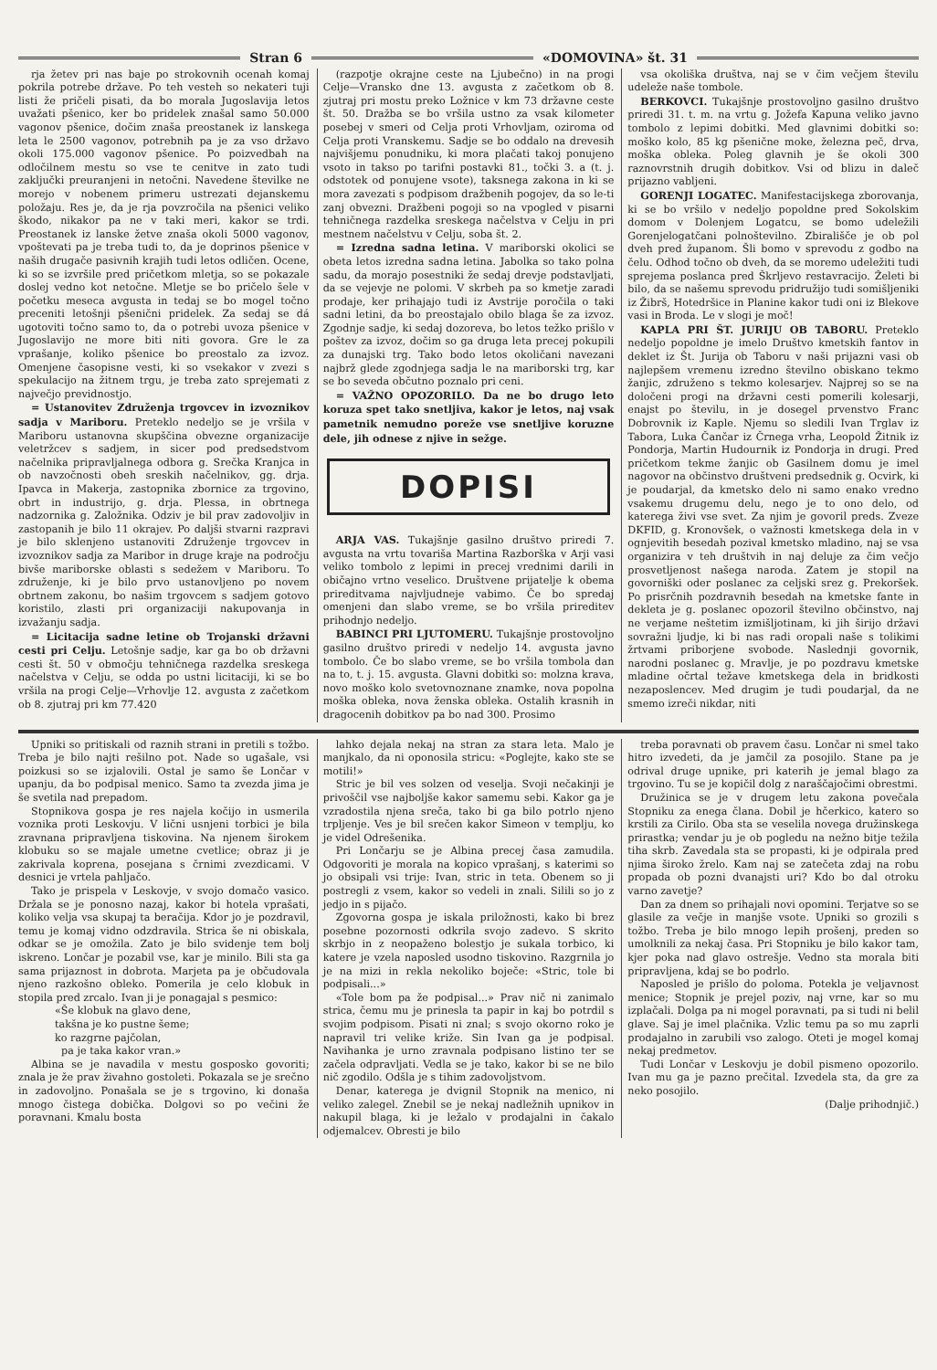Stran 6 «DOMOVINA» št. 31
rja žetev pri nas baje po strokovnih ocenah komaj pokrila potrebe države. Po teh vesteh so nekateri tuji listi že pričeli pisati, da bo morala Jugoslavija letos uvažati pšenico, ker bo pridelek znašal samo 50.000 vagonov pšenice, dočim znaša preostanek iz lanskega leta le 2500 vagonov, potrebnih pa je za vso državo okoli 175.000 vagonov pšenice. Po poizvedbah na odločilnem mestu so vse te cenitve in zato tudi zaključki preuranjeni in netočni. Navedene številke ne morejo v nobenem primeru ustrezati dejanskemu položaju. Res je, da je rja povzročila na pšenici veliko škodo, nikakor pa ne v taki meri, kakor se trdi. Preostanek iz lanske žetve znaša okoli 5000 vagonov, vpoštevati pa je treba tudi to, da je doprinos pšenice v naših drugače pasivnih krajih tudi letos odličen. Ocene, ki so se izvršile pred pričetkom mletja, so se pokazale doslej vedno kot netočne. Mletje se bo pričelo šele v početku meseca avgusta in tedaj se bo mogel točno preceniti letošnji pšenični pridelek. Za sedaj se dá ugotoviti točno samo to, da o potrebi uvoza pšenice v Jugoslavijo ne more biti niti govora. Gre le za vprašanje, koliko pšenice bo preostalo za izvoz. Omenjene časopisne vesti, ki so vsekakor v zvezi s spekulacijo na žitnem trgu, je treba zato sprejemati z največjo previdnostjo.
= Ustanovitev Združenja trgovcev in izvoznikov sadja v Mariboru. Preteklo nedeljo se je vršila v Mariboru ustanovna skupščina obvezne organizacije veletržcev s sadjem, in sicer pod predsedstvom načelnika pripravljalnega odbora g. Srečka Kranjca in ob navzočnosti obeh sreskih načelnikov, gg. drja. Ipavca in Makerja, zastopnika zbornice za trgovino, obrt in industrijo, g. drja. Plessa, in obrtnega nadzornika g. Založnika. Odziv je bil prav zadovoljiv in zastopanih je bilo 11 okrajev. Po daljši stvarni razpravi je bilo sklenjeno ustanoviti Združenje trgovcev in izvoznikov sadja za Maribor in druge kraje na področju bivše mariborske oblasti s sedežem v Mariboru. To združenje, ki je bilo prvo ustanovljeno po novem obrtnem zakonu, bo našim trgovcem s sadjem gotovo koristilo, zlasti pri organizaciji nakupovanja in izvažanju sadja.
= Licitacija sadne letine ob Trojanski državni cesti pri Celju. Letošnje sadje, kar ga bo ob državni cesti št. 50 v območju tehničnega razdelka sreskega načelstva v Celju, se odda po ustni licitaciji, ki se bo vršila na progi Celje—Vrhovlje 12. avgusta z začetkom ob 8. zjutraj pri km 77.420
(razpotje okrajne ceste na Ljubečno) in na progi Celje—Vransko dne 13. avgusta z začetkom ob 8. zjutraj pri mostu preko Ložnice v km 73 državne ceste št. 50. Dražba se bo vršila ustno za vsak kilometer posebej v smeri od Celja proti Vrhovljam, oziroma od Celja proti Vranskemu. Sadje se bo oddalo na drevesih najvišjemu ponudniku, ki mora plačati takoj ponujeno vsoto in takso po tarifni postavki 81., točki 3. a (t. j. odstotek od ponujene vsote), taksnega zakona in ki se mora zavezati s podpisom dražbenih pogojev, da so le-ti zanj obvezni. Dražbeni pogoji so na vpogled v pisarni tehničnega razdelka sreskega načelstva v Celju in pri mestnem načelstvu v Celju, soba št. 2.
= Izredna sadna letina. V mariborski okolici se obeta letos izredna sadna letina. Jabolka so tako polna sadu, da morajo posestniki že sedaj drevje podstavljati, da se vejevje ne polomi. V skrbeh pa so kmetje zaradi prodaje, ker prihajajo tudi iz Avstrije poročila o taki sadni letini, da bo preostajalo obilo blaga še za izvoz. Zgodnje sadje, ki sedaj dozoreva, bo letos težko prišlo v poštev za izvoz, dočim so ga druga leta precej pokupili za dunajski trg. Tako bodo letos okoličani navezani najbrž glede zgodnjega sadja le na mariborski trg, kar se bo seveda občutno poznalo pri ceni.
= VAŽNO OPOZORILO. Da ne bo drugo leto koruza spet tako snetljiva, kakor je letos, naj vsak pametnik nemudno poreže vse snetljive koruzne dele, jih odnese z njive in sežge.
DOPISI
ARJA VAS. Tukajšnje gasilno društvo priredi 7. avgusta na vrtu tovariša Martina Razborška v Arji vasi veliko tombolo z lepimi in precej vrednimi darili in običajno vrtno veselico. Društvene prijatelje k obema prireditvama najvljudneje vabimo. Če bo spredaj omenjeni dan slabo vreme, se bo vršila prireditev prihodnjo nedeljo.
BABINCI PRI LJUTOMERU. Tukajšnje prostovoljno gasilno društvo priredi v nedeljo 14. avgusta javno tombolo. Če bo slabo vreme, se bo vršila tombola dan na to, t. j. 15. avgusta. Glavni dobitki so: molzna krava, novo moško kolo svetovnoznane znamke, nova popolna moška obleka, nova ženska obleka. Ostalih krasnih in dragocenih dobitkov pa bo nad 300. Prosimo
vsa okoliška društva, naj se v čim večjem številu udeleže naše tombole.
BERKOVCI. Tukajšnje prostovoljno gasilno društvo priredi 31. t. m. na vrtu g. Jožefa Kapuna veliko javno tombolo z lepimi dobitki. Med glavnimi dobitki so: moško kolo, 85 kg pšenične moke, železna peč, drva, moška obleka. Poleg glavnih je še okoli 300 raznovrstnih drugih dobitkov. Vsi od blizu in daleč prijazno vabljeni.
GORENJI LOGATEC. Manifestacijskega zborovanja, ki se bo vršilo v nedeljo popoldne pred Sokolskim domom v Dolenjem Logatcu, se bomo udeležili Gorenjelogatčani polnoštevilno. Zbirališče je ob pol dveh pred županom. Šli bomo v sprevodu z godbo na čelu. Odhod točno ob dveh, da se moremo udeležiti tudi sprejema poslanca pred Škrljevo restavracijo. Želeti bi bilo, da se našemu sprevodu pridružijo tudi somišljeniki iz Žibrš, Hotedršice in Planine kakor tudi oni iz Blekove vasi in Broda. Le v slogi je moč!
KAPLA PRI ŠT. JURIJU OB TABORU. Preteklo nedeljo popoldne je imelo Društvo kmetskih fantov in deklet iz Št. Jurija ob Taboru v naši prijazni vasi ob najlepšem vremenu izredno številno obiskano tekmo žanjic, združeno s tekmo kolesarjev. Najprej so se na določeni progi na državni cesti pomerili kolesarji, enajst po številu, in je dosegel prvenstvo Franc Dobrovnik iz Kaple. Njemu so sledili Ivan Trglav iz Tabora, Luka Čančar iz Črnega vrha, Leopold Žitnik iz Pondorja, Martin Hudournik iz Pondorja in drugi. Pred pričetkom tekme žanjic ob Gasilnem domu je imel nagovor na občinstvo društveni predsednik g. Ocvirk, ki je poudarjal, da kmetsko delo ni samo enako vredno vsakemu drugemu delu, nego je to ono delo, od katerega živi vse svet. Za njim je govoril preds. Zveze DKFID, g. Kronovšek, o važnosti kmetskega dela in v ognjevitih besedah pozival kmetsko mladino, naj se vsa organizira v teh društvih in naj deluje za čim večjo prosvetljenost našega naroda. Zatem je stopil na govorniški oder poslanec za celjski srez g. Prekoršek. Po prisrčnih pozdravnih besedah na kmetske fante in dekleta je g. poslanec opozoril številno občinstvo, naj ne verjame neštetim izmišljotinam, ki jih širijo državi sovražni ljudje, ki bi nas radi oropali naše s tolikimi žrtvami priborjene svobode. Naslednji govornik, narodni poslanec g. Mravlje, je po pozdravu kmetske mladine očrtal težave kmetskega dela in bridkosti nezaposlencev. Med drugim je tudi poudarjal, da ne smemo izreči nikdar, niti
Upniki so pritiskali od raznih strani in pretili s tožbo. Treba je bilo najti rešilno pot. Nade so ugašale, vsi poizkusi so se izjalovili. Ostal je samo še Lončar v upanju, da bo podpisal menico. Samo ta zvezda jima je še svetila nad prepadom.
Stopnikova gospa je res najela kočijo in usmerila voznika proti Leskovju. V lični usnjeni torbici je bila zravnana pripravljena tiskovina. Na njenem širokem klobuku so se majale umetne cvetlice; obraz ji je zakrivala koprena, posejana s črnimi zvezdicami. V desnici je vrtela pahljačo.
Tako je prispela v Leskovje, v svojo domačo vasico. Držala se je ponosno nazaj, kakor bi hotela vprašati, koliko velja vsa skupaj ta beračija. Kdor jo je pozdravil, temu je komaj vidno odzdravila. Strica še ni obiskala, odkar se je omožila. Zato je bilo svidenje tem bolj iskreno. Lončar je pozabil vse, kar je minilo. Bili sta ga sama prijaznost in dobrota. Marjeta pa je občudovala njeno razkošno obleko. Pomerila je celo klobuk in stopila pred zrcalo. Ivan ji je ponagajal s pesmico:
«Še klobuk na glavo dene,
takšna je ko pustne šeme;
ko razgrne pajčolan,
pa je taka kakor vran.»
Albina se je navadila v mestu gosposko govoriti; znala je že prav živahno gostoleti. Pokazala se je srečno in zadovoljno. Ponašala se je s trgovino, ki donaša mnogo čistega dobička. Dolgovi so po večini že poravnani. Kmalu bosta
lahko dejala nekaj na stran za stara leta. Malo je manjkalo, da ni oponosila stricu: «Poglejte, kako ste se motili!»
Stric je bil ves solzen od veselja. Svoji nečakinji je privoščil vse najboljše kakor samemu sebi. Kakor ga je vzradostila njena sreča, tako bi ga bilo potrlo njeno trpljenje. Ves je bil srečen kakor Simeon v templju, ko je videl Odrešenika.
Pri Lončarju se je Albina precej časa zamudila. Odgovoriti je morala na kopico vprašanj, s katerimi so jo obsipali vsi trije: Ivan, stric in teta. Obenem so ji postregli z vsem, kakor so vedeli in znali. Silili so jo z jedjo in s pijačo.
Zgovorna gospa je iskala priložnosti, kako bi brez posebne pozornosti odkrila svojo zadevo. S skrito skrbjo in z neopaženo bolestjo je sukala torbico, ki katere je vzela naposled usodno tiskovino. Razgrnila jo je na mizi in rekla nekoliko boječe: «Stric, tole bi podpisali...»
«Tole bom pa že podpisal...» Prav nič ni zanimalo strica, čemu mu je prinesla ta papir in kaj bo potrdil s svojim podpisom. Pisati ni znal; s svojo okorno roko je napravil tri velike križe. Sin Ivan ga je podpisal. Navihanka je urno zravnala podpisano listino ter se začela odpravljati. Vedla se je tako, kakor bi se ne bilo nič zgodilo. Odšla je s tihim zadovoljstvom.
Denar, katerega je dvignil Stopnik na menico, ni veliko zalegel. Znebil se je nekaj nadležnih upnikov in nakupil blaga, ki je ležalo v prodajalni in čakalo odjemalcev. Obresti je bilo
treba poravnati ob pravem času. Lončar ni smel tako hitro izvedeti, da je jamčil za posojilo. Stane pa je odrival druge upnike, pri katerih je jemal blago za trgovino. Tu se je kopičil dolg z naraščajočimi obrestmi.
Družinica se je v drugem letu zakona povečala Stopniku za enega člana. Dobil je hčerkico, katero so krstili za Cirilo. Oba sta se veselila novega družinskega prirastka; vendar ju je ob pogledu na nežno bitje težila tiha skrb. Zavedala sta se propasti, ki je odpirala pred njima široko žrelo. Kam naj se zatečeta zdaj na robu propada ob pozni dvanajsti uri? Kdo bo dal otroku varno zavetje?
Dan za dnem so prihajali novi opomini. Terjatve so se glasile za večje in manjše vsote. Upniki so grozili s tožbo. Treba je bilo mnogo lepih prošenj, preden so umolknili za nekaj časa. Pri Stopniku je bilo kakor tam, kjer poka nad glavo ostrešje. Vedno sta morala biti pripravljena, kdaj se bo podrlo.
Naposled je prišlo do poloma. Potekla je veljavnost menice; Stopnik je prejel poziv, naj vrne, kar so mu izplačali. Dolga pa ni mogel poravnati, pa si tudi ni belil glave. Saj je imel plačnika. Vzlic temu pa so mu zaprli prodajalno in zarubili vso zalogo. Oteti je mogel komaj nekaj predmetov.
Tudi Lončar v Leskovju je dobil pismeno opozorilo. Ivan mu ga je pazno prečital. Izvedela sta, da gre za neko posojilo.
(Dalje prihodnjič.)